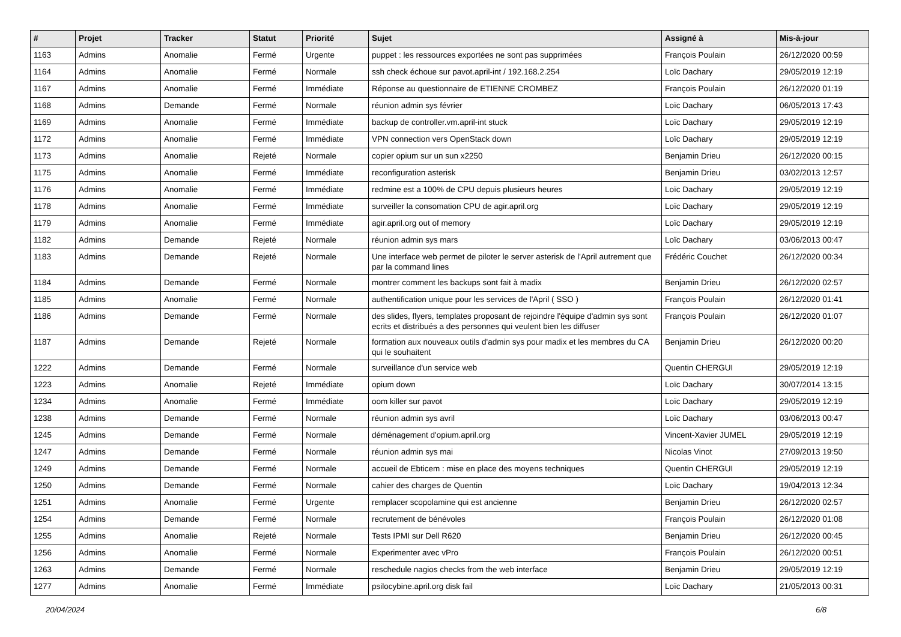| # | Projet | Tracker | Statut | Priorité | Sujet | Assigné à | Mis-à-jour |
| --- | --- | --- | --- | --- | --- | --- | --- |
| 1163 | Admins | Anomalie | Fermé | Urgente | puppet : les ressources exportées ne sont pas supprimées | François Poulain | 26/12/2020 00:59 |
| 1164 | Admins | Anomalie | Fermé | Normale | ssh check échoue sur pavot.april-int / 192.168.2.254 | Loïc Dachary | 29/05/2019 12:19 |
| 1167 | Admins | Anomalie | Fermé | Immédiate | Réponse au questionnaire de ETIENNE CROMBEZ | François Poulain | 26/12/2020 01:19 |
| 1168 | Admins | Demande | Fermé | Normale | réunion admin sys février | Loïc Dachary | 06/05/2013 17:43 |
| 1169 | Admins | Anomalie | Fermé | Immédiate | backup de controller.vm.april-int stuck | Loïc Dachary | 29/05/2019 12:19 |
| 1172 | Admins | Anomalie | Fermé | Immédiate | VPN connection vers OpenStack down | Loïc Dachary | 29/05/2019 12:19 |
| 1173 | Admins | Anomalie | Rejeté | Normale | copier opium sur un sun x2250 | Benjamin Drieu | 26/12/2020 00:15 |
| 1175 | Admins | Anomalie | Fermé | Immédiate | reconfiguration asterisk | Benjamin Drieu | 03/02/2013 12:57 |
| 1176 | Admins | Anomalie | Fermé | Immédiate | redmine est a 100% de CPU depuis plusieurs heures | Loïc Dachary | 29/05/2019 12:19 |
| 1178 | Admins | Anomalie | Fermé | Immédiate | surveiller la consomation CPU de agir.april.org | Loïc Dachary | 29/05/2019 12:19 |
| 1179 | Admins | Anomalie | Fermé | Immédiate | agir.april.org out of memory | Loïc Dachary | 29/05/2019 12:19 |
| 1182 | Admins | Demande | Rejeté | Normale | réunion admin sys mars | Loïc Dachary | 03/06/2013 00:47 |
| 1183 | Admins | Demande | Rejeté | Normale | Une interface web permet de piloter le server asterisk de l'April autrement que par la command lines | Frédéric Couchet | 26/12/2020 00:34 |
| 1184 | Admins | Demande | Fermé | Normale | montrer comment les backups sont fait à madix | Benjamin Drieu | 26/12/2020 02:57 |
| 1185 | Admins | Anomalie | Fermé | Normale | authentification unique pour les services de l'April ( SSO ) | François Poulain | 26/12/2020 01:41 |
| 1186 | Admins | Demande | Fermé | Normale | des slides, flyers, templates proposant de rejoindre l'équipe d'admin sys sont ecrits et distribués a des personnes qui veulent bien les diffuser | François Poulain | 26/12/2020 01:07 |
| 1187 | Admins | Demande | Rejeté | Normale | formation aux nouveaux outils d'admin sys pour madix et les membres du CA qui le souhaitent | Benjamin Drieu | 26/12/2020 00:20 |
| 1222 | Admins | Demande | Fermé | Normale | surveillance d'un service web | Quentin CHERGUI | 29/05/2019 12:19 |
| 1223 | Admins | Anomalie | Rejeté | Immédiate | opium down | Loïc Dachary | 30/07/2014 13:15 |
| 1234 | Admins | Anomalie | Fermé | Immédiate | oom killer sur pavot | Loïc Dachary | 29/05/2019 12:19 |
| 1238 | Admins | Demande | Fermé | Normale | réunion admin sys avril | Loïc Dachary | 03/06/2013 00:47 |
| 1245 | Admins | Demande | Fermé | Normale | déménagement d'opium.april.org | Vincent-Xavier JUMEL | 29/05/2019 12:19 |
| 1247 | Admins | Demande | Fermé | Normale | réunion admin sys mai | Nicolas Vinot | 27/09/2013 19:50 |
| 1249 | Admins | Demande | Fermé | Normale | accueil de Ebticem : mise en place des moyens techniques | Quentin CHERGUI | 29/05/2019 12:19 |
| 1250 | Admins | Demande | Fermé | Normale | cahier des charges de Quentin | Loïc Dachary | 19/04/2013 12:34 |
| 1251 | Admins | Anomalie | Fermé | Urgente | remplacer scopolamine qui est ancienne | Benjamin Drieu | 26/12/2020 02:57 |
| 1254 | Admins | Demande | Fermé | Normale | recrutement de bénévoles | François Poulain | 26/12/2020 01:08 |
| 1255 | Admins | Anomalie | Rejeté | Normale | Tests IPMI sur Dell R620 | Benjamin Drieu | 26/12/2020 00:45 |
| 1256 | Admins | Anomalie | Fermé | Normale | Experimenter avec vPro | François Poulain | 26/12/2020 00:51 |
| 1263 | Admins | Demande | Fermé | Normale | reschedule nagios checks from the web interface | Benjamin Drieu | 29/05/2019 12:19 |
| 1277 | Admins | Anomalie | Fermé | Immédiate | psilocybine.april.org disk fail | Loïc Dachary | 21/05/2013 00:31 |
20/04/2024 6/8